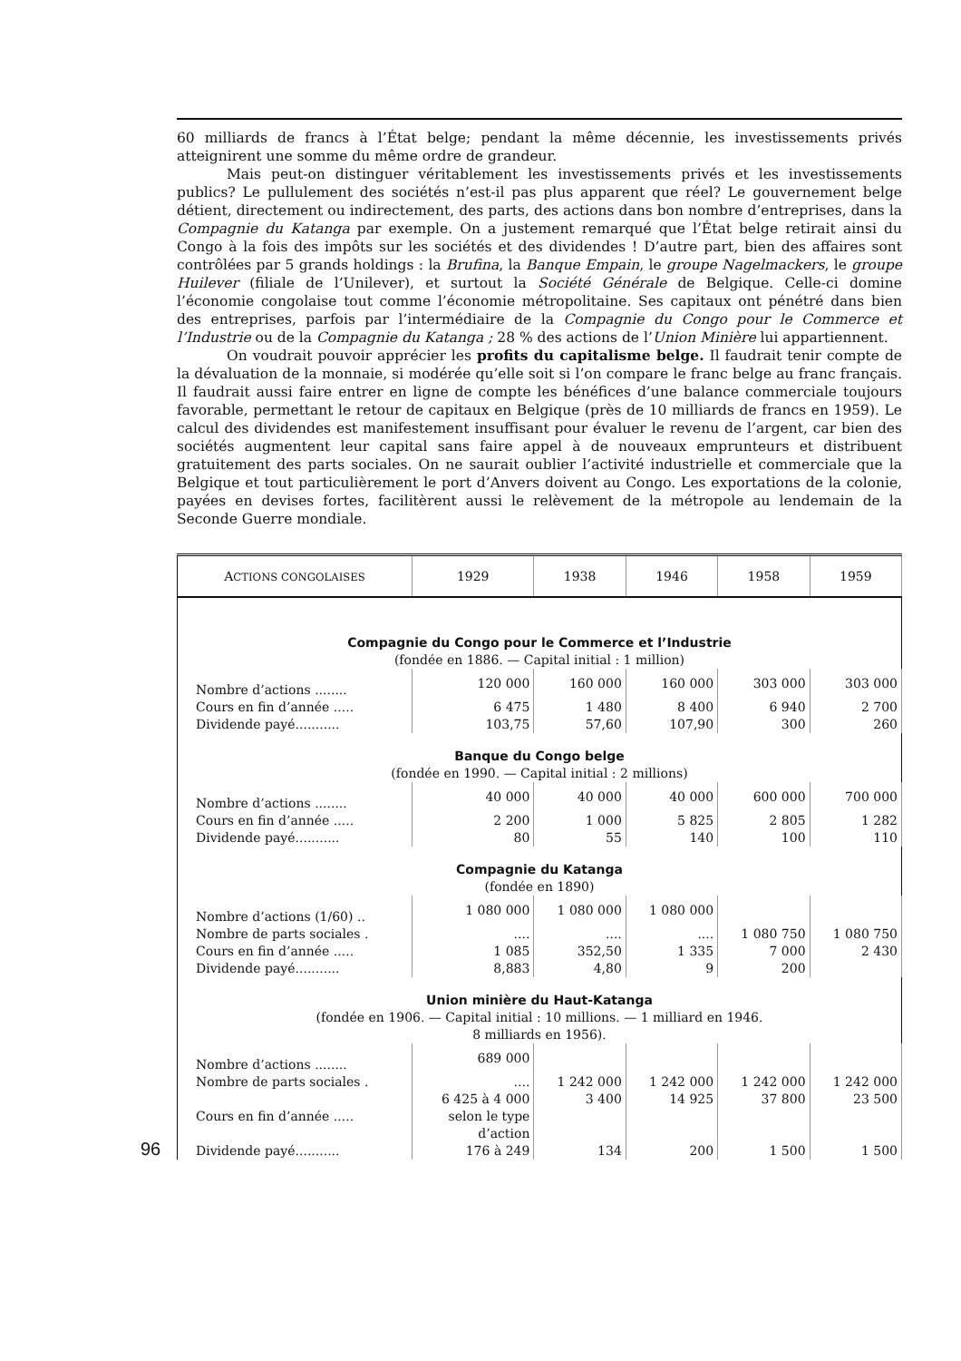60 milliards de francs à l’État belge; pendant la même décennie, les investissements privés atteignirent une somme du même ordre de grandeur.
Mais peut-on distinguer véritablement les investissements privés et les investissements publics? Le pullulement des sociétés n’est-il pas plus apparent que réel? Le gouvernement belge détient, directement ou indirectement, des parts, des actions dans bon nombre d’entreprises, dans la Compagnie du Katanga par exemple. On a justement remarqué que l’État belge retirait ainsi du Congo à la fois des impôts sur les sociétés et des dividendes ! D’autre part, bien des affaires sont contrôlées par 5 grands holdings : la Brufina, la Banque Empain, le groupe Nagelmackers, le groupe Huilever (filiale de l’Unilever), et surtout la Société Générale de Belgique. Celle-ci domine l’économie congolaise tout comme l’économie métropolitaine. Ses capitaux ont pénétré dans bien des entreprises, parfois par l’intermédiaire de la Compagnie du Congo pour le Commerce et l’Industrie ou de la Compagnie du Katanga ; 28 % des actions de l’Union Minière lui appartiennent.
On voudrait pouvoir apprécier les profits du capitalisme belge. Il faudrait tenir compte de la dévaluation de la monnaie, si modérée qu’elle soit si l’on compare le franc belge au franc français. Il faudrait aussi faire entrer en ligne de compte les bénéfices d’une balance commerciale toujours favorable, permettant le retour de capitaux en Belgique (près de 10 milliards de francs en 1959). Le calcul des dividendes est manifestement insuffisant pour évaluer le revenu de l’argent, car bien des sociétés augmentent leur capital sans faire appel à de nouveaux emprunteurs et distribuent gratuitement des parts sociales. On ne saurait oublier l’activité industrielle et commerciale que la Belgique et tout particulièrement le port d’Anvers doivent au Congo. Les exportations de la colonie, payées en devises fortes, facilitèrent aussi le relèvement de la métropole au lendemain de la Seconde Guerre mondiale.
| A CTIONS CONGOLAISES | 1929 | 1938 | 1946 | 1958 | 1959 |
| --- | --- | --- | --- | --- | --- |
| Compagnie du Congo pour le Commerce et l’Industrie (fondée en 1886. — Capital initial : 1 million) | | | | | |
| Nombre d’actions ........ | 120 000 | 160 000 | 160 000 | 303 000 | 303 000 |
| Cours en fin d’année ..... | 6 475 | 1 480 | 8 400 | 6 940 | 2 700 |
| Dividende payé........... | 103,75 | 57,60 | 107,90 | 300 | 260 |
| Banque du Congo belge (fondée en 1990. — Capital initial : 2 millions) | | | | | |
| Nombre d’actions ........ | 40 000 | 40 000 | 40 000 | 600 000 | 700 000 |
| Cours en fin d’année ..... | 2 200 | 1 000 | 5 825 | 2 805 | 1 282 |
| Dividende payé........... | 80 | 55 | 140 | 100 | 110 |
| Compagnie du Katanga (fondée en 1890) | | | | | |
| Nombre d’actions (1/60) .. | 1 080 000 | 1 080 000 | 1 080 000 | | |
| Nombre de parts sociales . | .... | .... | .... | 1 080 750 | 1 080 750 |
| Cours en fin d’année ..... | 1 085 | 352,50 | 1 335 | 7 000 | 2 430 |
| Dividende payé........... | 8,883 | 4,80 | 9 | 200 | |
| Union minière du Haut-Katanga (fondée en 1906. — Capital initial : 10 millions. — 1 milliard en 1946. 8 milliards en 1956). | | | | | |
| Nombre d’actions ........ | 689 000 | | | | |
| Nombre de parts sociales . | .... | 1 242 000 | 1 242 000 | 1 242 000 | 1 242 000 |
| Cours en fin d’année ..... | 6 425 à 4 000 selon le type d’action | 3 400 | 14 925 | 37 800 | 23 500 |
| Dividende payé........... | 176 à 249 | 134 | 200 | 1 500 | 1 500 |
96